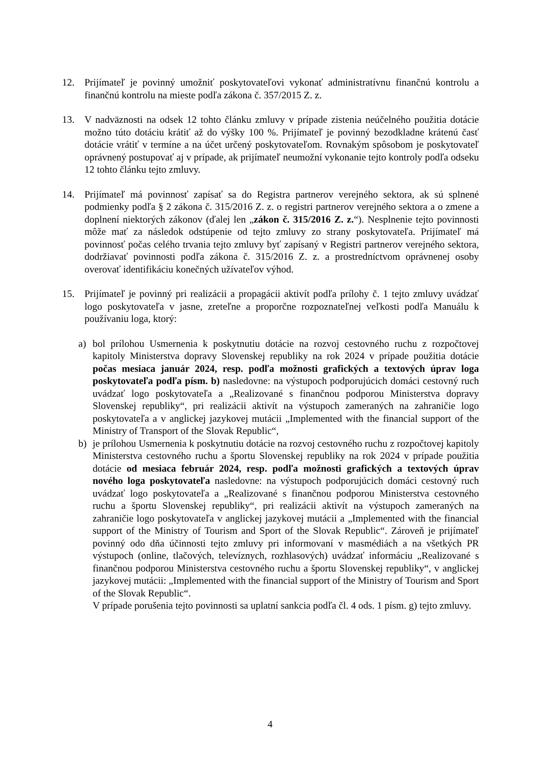12. Prijímateľ je povinný umožniť poskytovateľovi vykonať administratívnu finančnú kontrolu a finančnú kontrolu na mieste podľa zákona č. 357/2015 Z. z.
13. V nadväznosti na odsek 12 tohto článku zmluvy v prípade zistenia neúčelného použitia dotácie možno túto dotáciu krátiť až do výšky 100 %. Prijímateľ je povinný bezodkladne krátenú časť dotácie vrátiť v termíne a na účet určený poskytovateľom. Rovnakým spôsobom je poskytovateľ oprávnený postupovať aj v prípade, ak prijímateľ neumožní vykonanie tejto kontroly podľa odseku 12 tohto článku tejto zmluvy.
14. Prijímateľ má povinnosť zapísať sa do Registra partnerov verejného sektora, ak sú splnené podmienky podľa § 2 zákona č. 315/2016 Z. z. o registri partnerov verejného sektora a o zmene a doplnení niektorých zákonov (ďalej len „zákon č. 315/2016 Z. z.“). Nesplnenie tejto povinnosti môže mať za následok odstúpenie od tejto zmluvy zo strany poskytovateľa. Prijímateľ má povinnosť počas celého trvania tejto zmluvy byť zapísaný v Registri partnerov verejného sektora, dodržiavať povinnosti podľa zákona č. 315/2016 Z. z. a prostredníctvom oprávnenej osoby overovať identifikáciu konečných užívateľov výhod.
15. Prijímateľ je povinný pri realizácii a propagácii aktivít podľa prílohy č. 1 tejto zmluvy uvádzať logo poskytovateľa v jasne, zreteľne a proporčne rozpoznateľnej veľkosti podľa Manuálu k používaniu loga, ktorý:
a) bol prílohou Usmernenia k poskytnutiu dotácie na rozvoj cestovného ruchu z rozpočtovej kapitoly Ministerstva dopravy Slovenskej republiky na rok 2024 v prípade použitia dotácie počas mesiaca január 2024, resp. podľa možnosti grafických a textových úprav loga poskytovateľa podľa písm. b) nasledovne: na výstupoch podporujúcich domáci cestovný ruch uvádzať logo poskytovateľa a „Realizované s finančnou podporou Ministerstva dopravy Slovenskej republiky“, pri realizácii aktivít na výstupoch zameraných na zahraničie logo poskytovateľa a v anglickej jazykovej mutácii „Implemented with the financial support of the Ministry of Transport of the Slovak Republic“,
b) je prílohou Usmernenia k poskytnutiu dotácie na rozvoj cestovného ruchu z rozpočtovej kapitoly Ministerstva cestovného ruchu a športu Slovenskej republiky na rok 2024 v prípade použitia dotácie od mesiaca február 2024, resp. podľa možnosti grafických a textových úprav nového loga poskytovateľa nasledovne: na výstupoch podporujúcich domáci cestovný ruch uvádzať logo poskytovateľa a „Realizované s finančnou podporou Ministerstva cestovného ruchu a športu Slovenskej republiky“, pri realizácii aktivít na výstupoch zameraných na zahraničie logo poskytovateľa v anglickej jazykovej mutácii a „Implemented with the financial support of the Ministry of Tourism and Sport of the Slovak Republic“. Zároveň je prijímateľ povinný odo dňa účinnosti tejto zmluvy pri informovaní v masmédiách a na všetkých PR výstupoch (online, tlačových, televíznych, rozhlasových) uvádzať informáciu „Realizované s finančnou podporou Ministerstva cestovného ruchu a športu Slovenskej republiky“, v anglickej jazykovej mutácii: „Implemented with the financial support of the Ministry of Tourism and Sport of the Slovak Republic“.
V prípade porušenia tejto povinnosti sa uplatní sankcia podľa čl. 4 ods. 1 písm. g) tejto zmluvy.
4